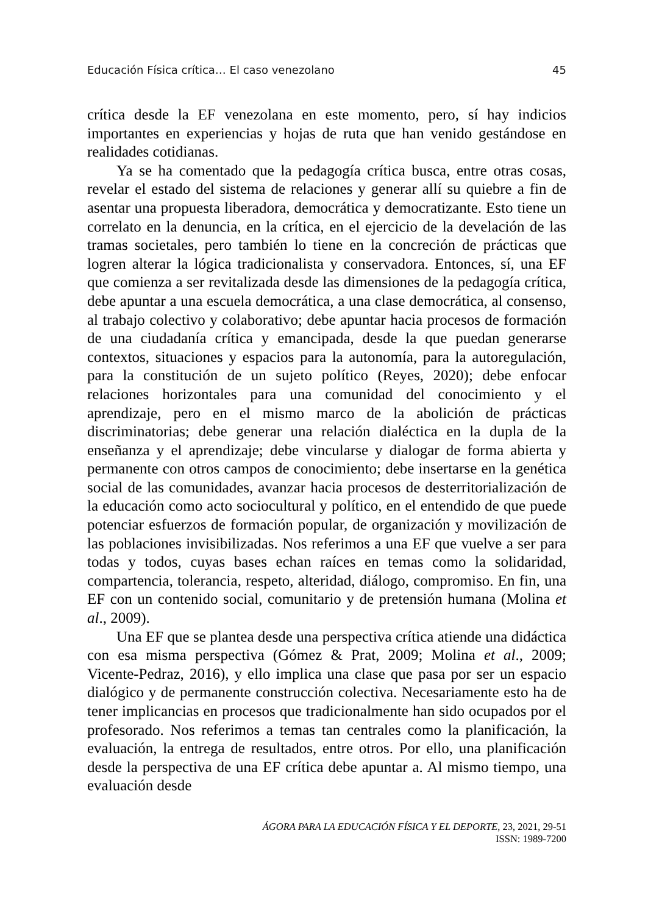Educación Física crítica… El caso venezolano 45
crítica desde la EF venezolana en este momento, pero, sí hay indicios importantes en experiencias y hojas de ruta que han venido gestándose en realidades cotidianas.
Ya se ha comentado que la pedagogía crítica busca, entre otras cosas, revelar el estado del sistema de relaciones y generar allí su quiebre a fin de asentar una propuesta liberadora, democrática y democratizante. Esto tiene un correlato en la denuncia, en la crítica, en el ejercicio de la develación de las tramas societales, pero también lo tiene en la concreción de prácticas que logren alterar la lógica tradicionalista y conservadora. Entonces, sí, una EF que comienza a ser revitalizada desde las dimensiones de la pedagogía crítica, debe apuntar a una escuela democrática, a una clase democrática, al consenso, al trabajo colectivo y colaborativo; debe apuntar hacia procesos de formación de una ciudadanía crítica y emancipada, desde la que puedan generarse contextos, situaciones y espacios para la autonomía, para la autoregulación, para la constitución de un sujeto político (Reyes, 2020); debe enfocar relaciones horizontales para una comunidad del conocimiento y el aprendizaje, pero en el mismo marco de la abolición de prácticas discriminatorias; debe generar una relación dialéctica en la dupla de la enseñanza y el aprendizaje; debe vincularse y dialogar de forma abierta y permanente con otros campos de conocimiento; debe insertarse en la genética social de las comunidades, avanzar hacia procesos de desterritorialización de la educación como acto sociocultural y político, en el entendido de que puede potenciar esfuerzos de formación popular, de organización y movilización de las poblaciones invisibilizadas. Nos referimos a una EF que vuelve a ser para todas y todos, cuyas bases echan raíces en temas como la solidaridad, compartencia, tolerancia, respeto, alteridad, diálogo, compromiso. En fin, una EF con un contenido social, comunitario y de pretensión humana (Molina et al., 2009).
Una EF que se plantea desde una perspectiva crítica atiende una didáctica con esa misma perspectiva (Gómez & Prat, 2009; Molina et al., 2009; Vicente-Pedraz, 2016), y ello implica una clase que pasa por ser un espacio dialógico y de permanente construcción colectiva. Necesariamente esto ha de tener implicancias en procesos que tradicionalmente han sido ocupados por el profesorado. Nos referimos a temas tan centrales como la planificación, la evaluación, la entrega de resultados, entre otros. Por ello, una planificación desde la perspectiva de una EF crítica debe apuntar a. Al mismo tiempo, una evaluación desde
ÁGORA PARA LA EDUCACIÓN FÍSICA Y EL DEPORTE, 23, 2021, 29-51
ISSN: 1989-7200